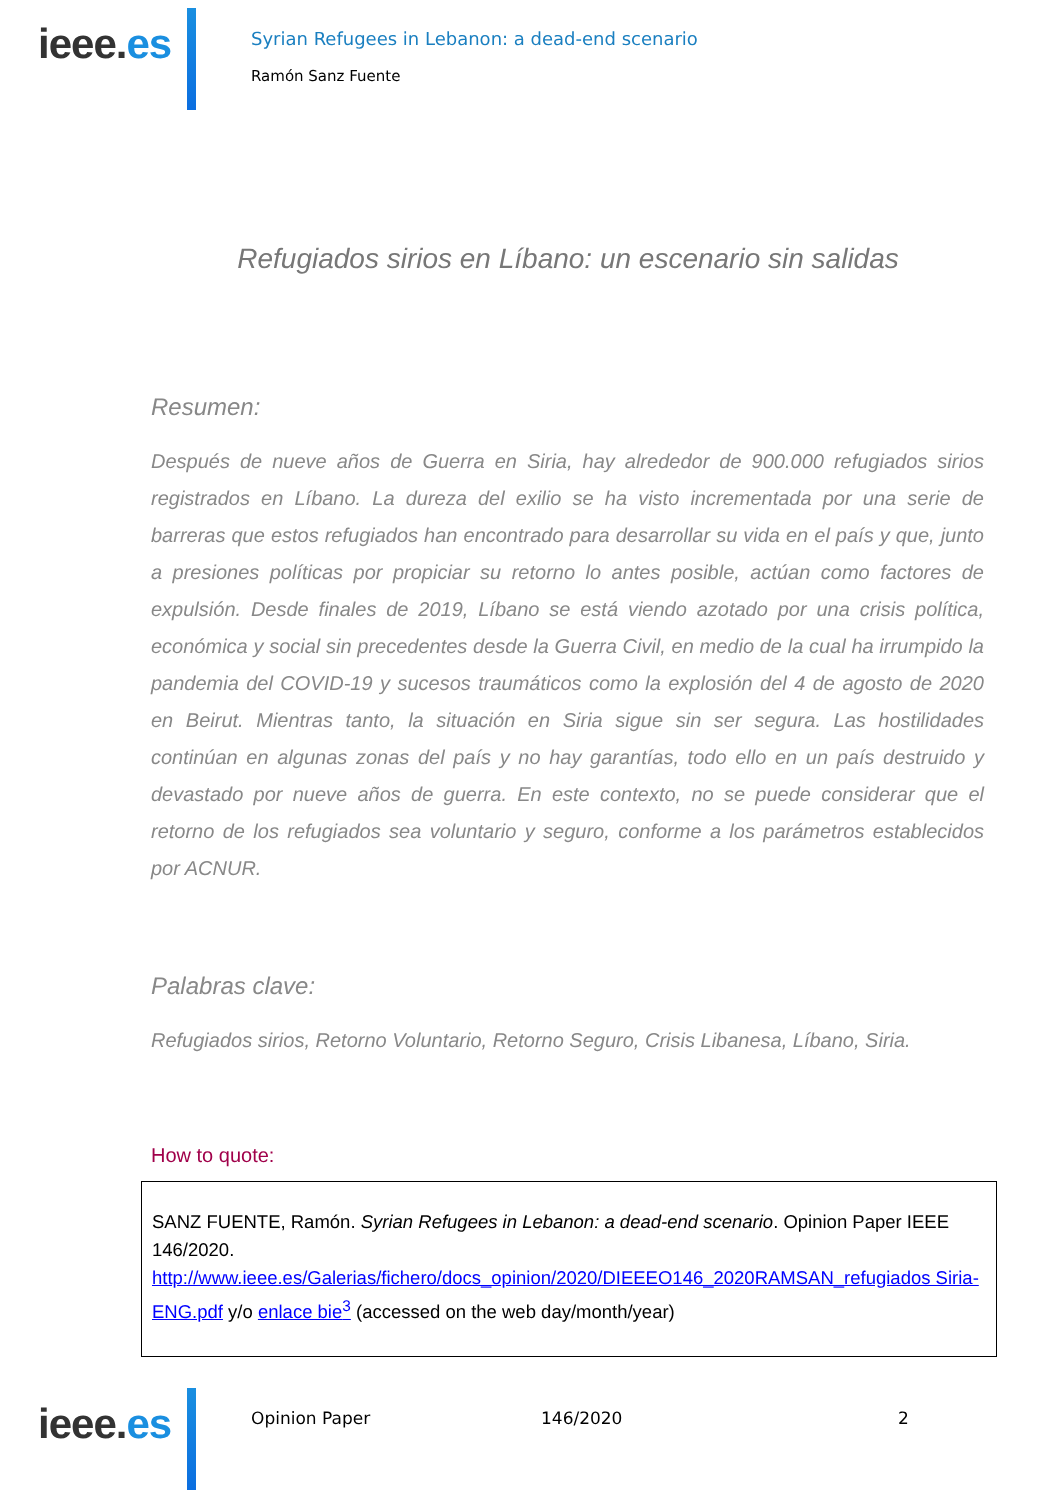ieee.es
Syrian Refugees in Lebanon: a dead-end scenario
Ramón Sanz Fuente
Refugiados sirios en Líbano: un escenario sin salidas
Resumen:
Después de nueve años de Guerra en Siria, hay alrededor de 900.000 refugiados sirios registrados en Líbano. La dureza del exilio se ha visto incrementada por una serie de barreras que estos refugiados han encontrado para desarrollar su vida en el país y que, junto a presiones políticas por propiciar su retorno lo antes posible, actúan como factores de expulsión. Desde finales de 2019, Líbano se está viendo azotado por una crisis política, económica y social sin precedentes desde la Guerra Civil, en medio de la cual ha irrumpido la pandemia del COVID-19 y sucesos traumáticos como la explosión del 4 de agosto de 2020 en Beirut. Mientras tanto, la situación en Siria sigue sin ser segura. Las hostilidades continúan en algunas zonas del país y no hay garantías, todo ello en un país destruido y devastado por nueve años de guerra. En este contexto, no se puede considerar que el retorno de los refugiados sea voluntario y seguro, conforme a los parámetros establecidos por ACNUR.
Palabras clave:
Refugiados sirios, Retorno Voluntario, Retorno Seguro, Crisis Libanesa, Líbano, Siria.
How to quote:
SANZ FUENTE, Ramón. Syrian Refugees in Lebanon: a dead-end scenario. Opinion Paper IEEE 146/2020.
http://www.ieee.es/Galerias/fichero/docs_opinion/2020/DIEEEO146_2020RAMSAN_refugiados Siria-ENG.pdf y/o enlace bie<sup>3</sup> (accessed on the web day/month/year)
ieee.es
Opinion Paper 146/2020 2